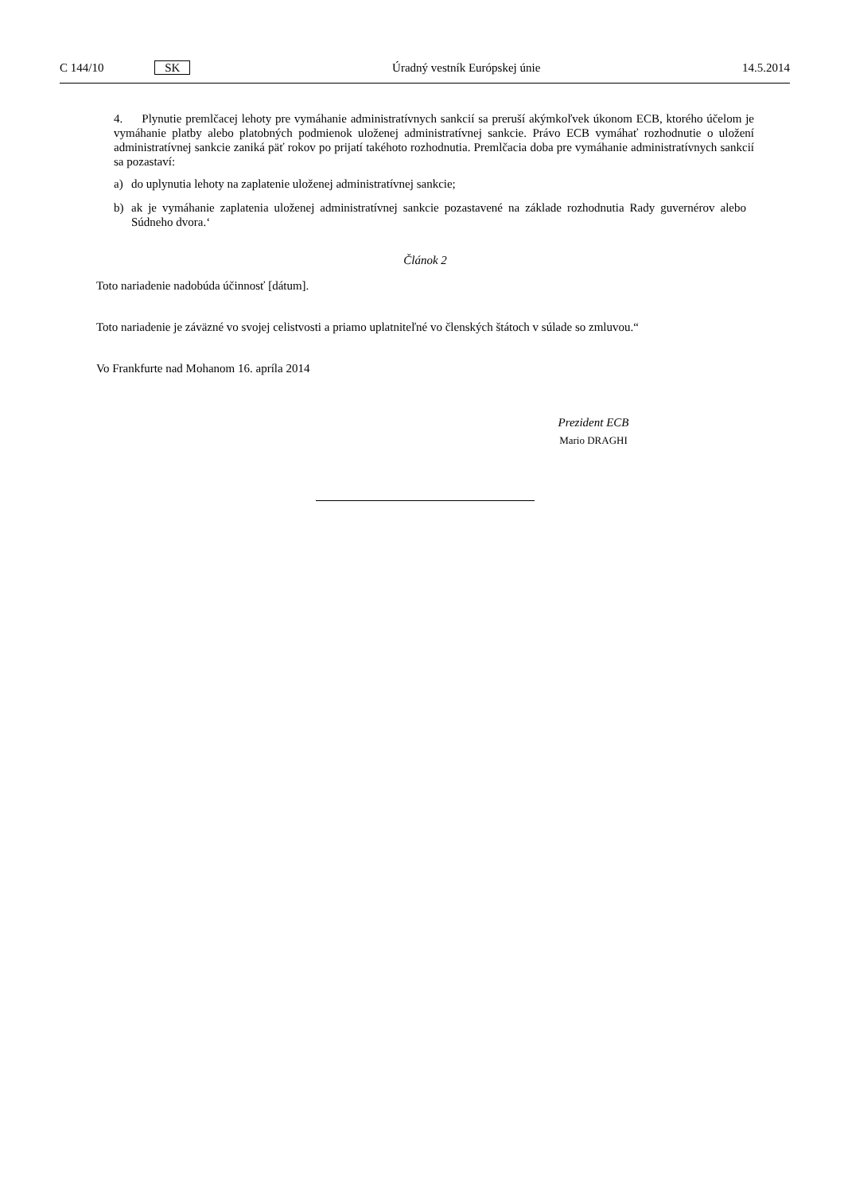C 144/10 SK Úradný vestník Európskej únie 14.5.2014
4. Plynutie premlčacej lehoty pre vymáhanie administratívnych sankcií sa preruší akýmkoľvek úkonom ECB, ktorého účelom je vymáhanie platby alebo platobných podmienok uloženej administratívnej sankcie. Právo ECB vymáhať rozhodnutie o uložení administratívnej sankcie zaniká päť rokov po prijatí takéhoto rozhodnutia. Premlčacia doba pre vymáhanie administratívnych sankcií sa pozastaví:
a) do uplynutia lehoty na zaplatenie uloženej administratívnej sankcie;
b) ak je vymáhanie zaplatenia uloženej administratívnej sankcie pozastavené na základe rozhodnutia Rady guvernérov alebo Súdneho dvora.‘
Článok 2
Toto nariadenie nadobúda účinnosť [dátum].
Toto nariadenie je záväzné vo svojej celistvosti a priamo uplatniteľné vo členských štátoch v súlade so zmluvou.“
Vo Frankfurte nad Mohanom 16. apríla 2014
Prezident ECB
Mario DRAGHI